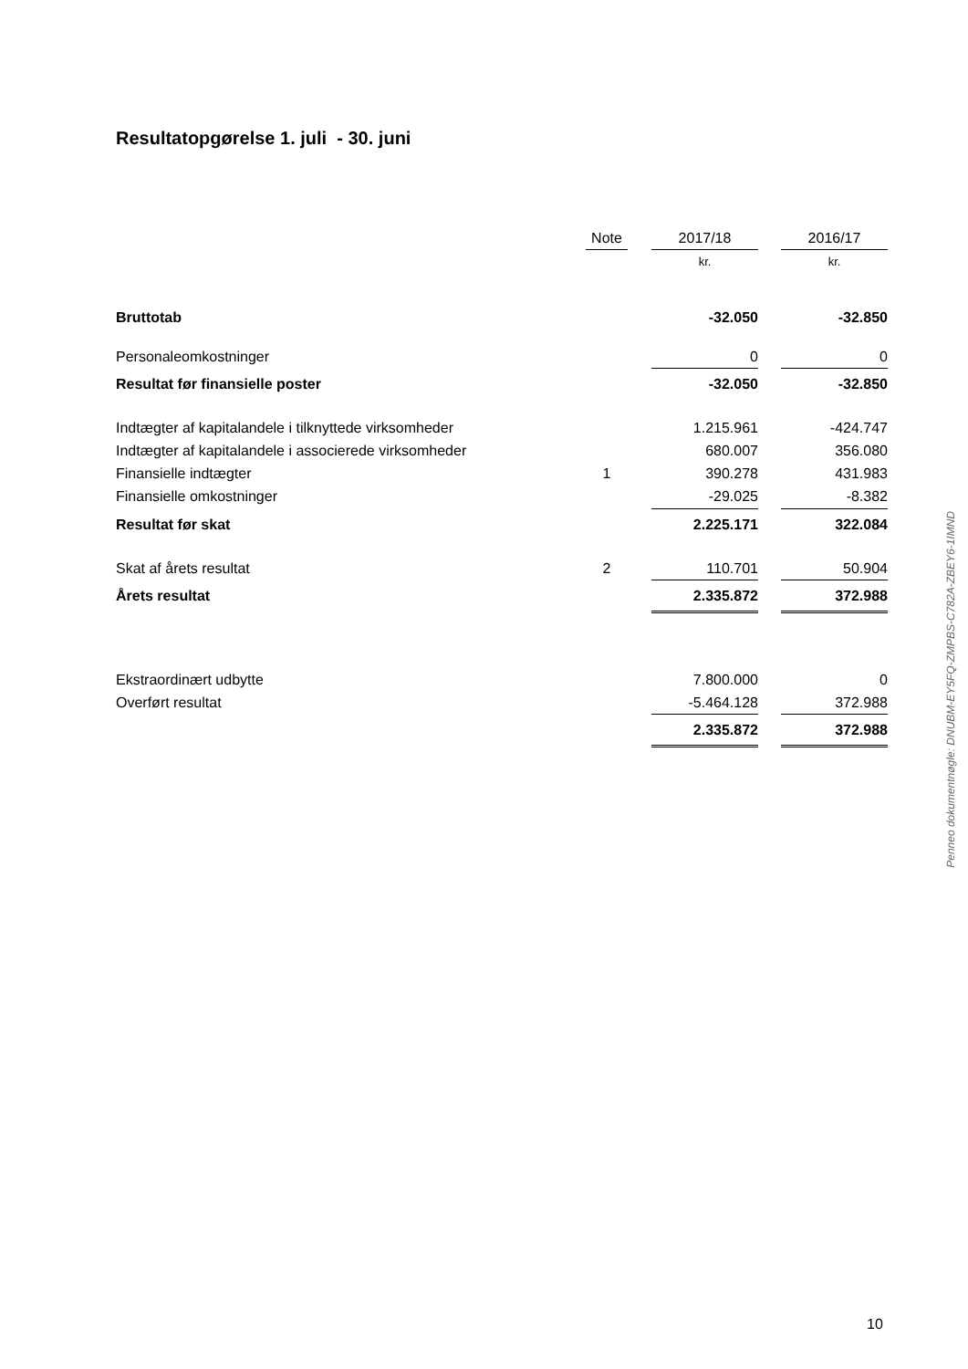Resultatopgørelse 1. juli - 30. juni
| | Note | | 2017/18 | | 2016/17 |
| --- | --- | --- | --- | --- | --- |
| | | | kr. | | kr. |
| Bruttotab | | | -32.050 | | -32.850 |
| Personaleomkostninger | | | 0 | | 0 |
| Resultat før finansielle poster | | | -32.050 | | -32.850 |
| Indtægter af kapitalandele i tilknyttede virksomheder | | | 1.215.961 | | -424.747 |
| Indtægter af kapitalandele i associerede virksomheder | | | 680.007 | | 356.080 |
| Finansielle indtægter | 1 | | 390.278 | | 431.983 |
| Finansielle omkostninger | | | -29.025 | | -8.382 |
| Resultat før skat | | | 2.225.171 | | 322.084 |
| Skat af årets resultat | 2 | | 110.701 | | 50.904 |
| Årets resultat | | | 2.335.872 | | 372.988 |
| Ekstraordinært udbytte | | | 7.800.000 | | 0 |
| Overført resultat | | | -5.464.128 | | 372.988 |
| | | | 2.335.872 | | 372.988 |
Penneo dokumentnøgle: DNUBM-EY5FQ-ZMPBS-C782A-ZBEY6-1IMND
10